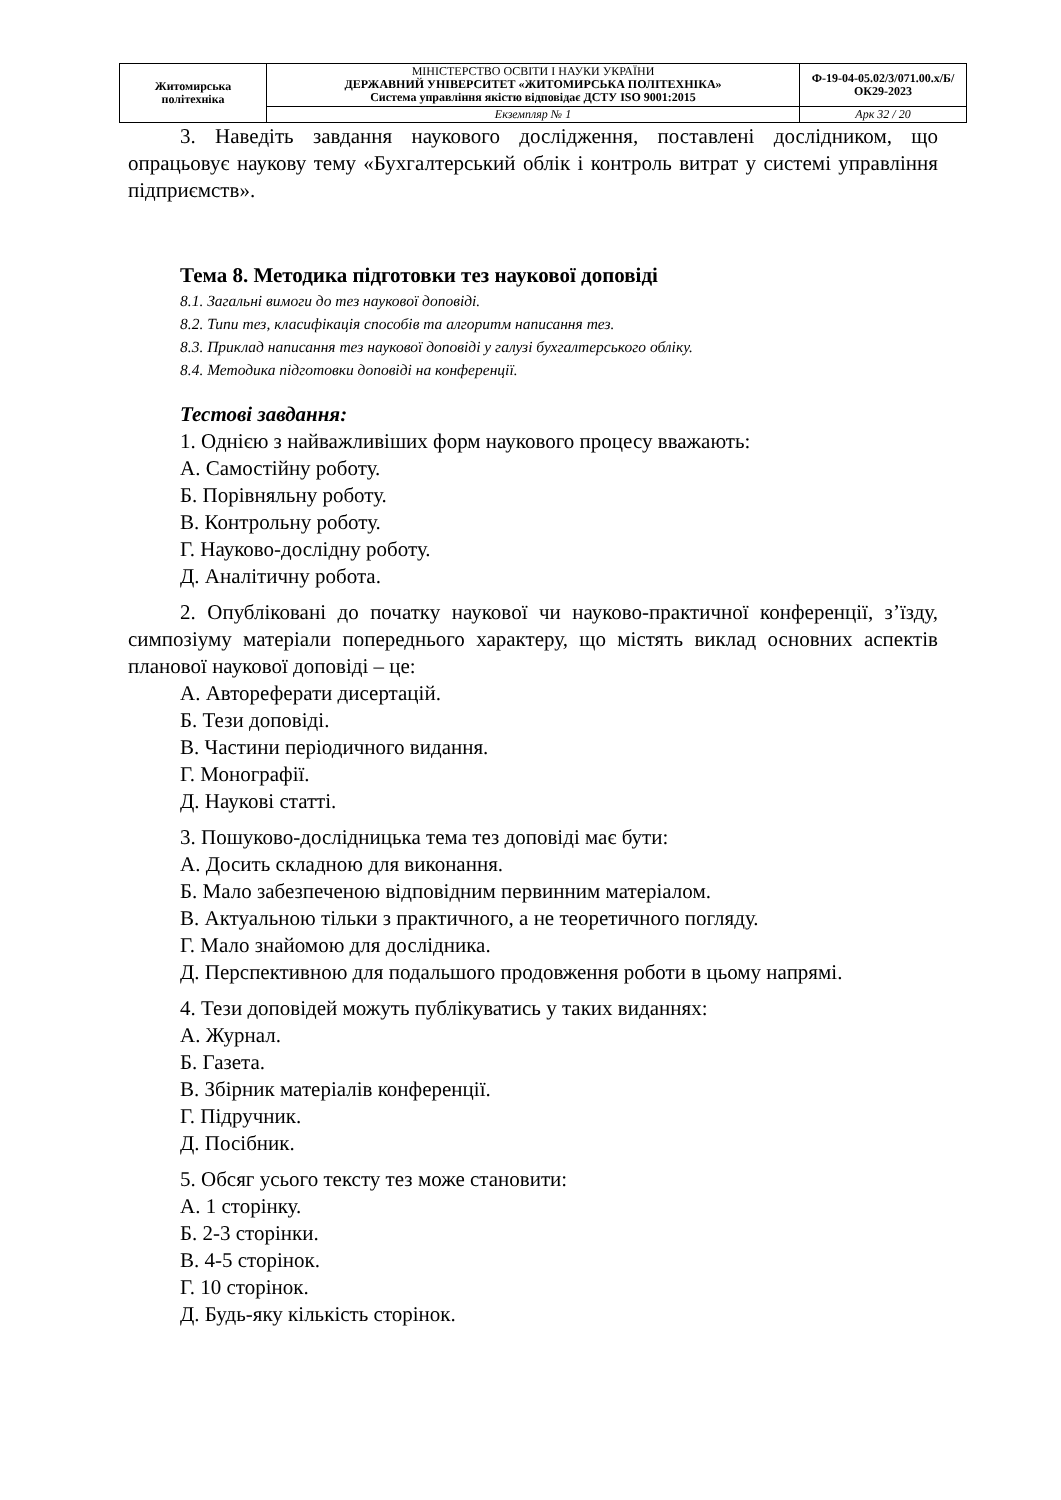| Житомирська політехніка | МІНІСТЕРСТВО ОСВІТИ І НАУКИ УКРАЇНИ ДЕРЖАВНИЙ УНІВЕРСИТЕТ «ЖИТОМИРСЬКА ПОЛІТЕХНІКА» Система управління якістю відповідає ДСТУ ISO 9001:2015 | Ф-19-04-05.02/3/071.00.х/Б/ОК29-2023 |
| | Екземпляр № 1 | Арк 32 / 20 |
3. Наведіть завдання наукового дослідження, поставлені дослідником, що опрацьовує наукову тему «Бухгалтерський облік і контроль витрат у системі управління підприємств».
Тема 8. Методика підготовки тез наукової доповіді
8.1. Загальні вимоги до тез наукової доповіді.
8.2. Типи тез, класифікація способів та алгоритм написання тез.
8.3. Приклад написання тез наукової доповіді у галузі бухгалтерського обліку.
8.4. Методика підготовки доповіді на конференції.
Тестові завдання:
1. Однією з найважливіших форм наукового процесу вважають:
А. Самостійну роботу.
Б. Порівняльну роботу.
В. Контрольну роботу.
Г. Науково-дослідну роботу.
Д. Аналітичну робота.
2. Опубліковані до початку наукової чи науково-практичної конференції, з’їзду, симпозіуму матеріали попереднього характеру, що містять виклад основних аспектів планової наукової доповіді – це:
А. Автореферати дисертацій.
Б. Тези доповіді.
В. Частини періодичного видання.
Г. Монографії.
Д. Наукові статті.
3. Пошуково-дослідницька тема тез доповіді має бути:
А. Досить складною для виконання.
Б. Мало забезпеченою відповідним первинним матеріалом.
В. Актуальною тільки з практичного, а не теоретичного погляду.
Г. Мало знайомою для дослідника.
Д. Перспективною для подальшого продовження роботи в цьому напрямі.
4. Тези доповідей можуть публікуватись у таких виданнях:
А. Журнал.
Б. Газета.
В. Збірник матеріалів конференції.
Г. Підручник.
Д. Посібник.
5. Обсяг усього тексту тез може становити:
А. 1 сторінку.
Б. 2-3 сторінки.
В. 4-5 сторінок.
Г. 10 сторінок.
Д. Будь-яку кількість сторінок.